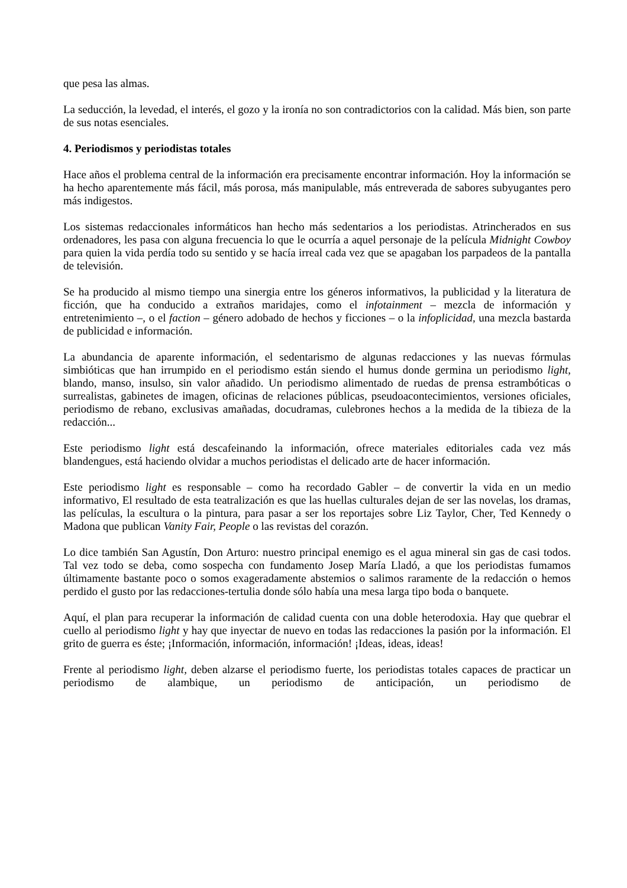que pesa las almas.
La seducción, la levedad, el interés, el gozo y la ironía no son contradictorios con la calidad. Más bien, son parte de sus notas esenciales.
4. Periodismos y periodistas totales
Hace años el problema central de la información era precisamente encontrar información. Hoy la información se ha hecho aparentemente más fácil, más porosa, más manipulable, más entreverada de sabores subyugantes pero más indigestos.
Los sistemas redaccionales informáticos han hecho más sedentarios a los periodistas. Atrincherados en sus ordenadores, les pasa con alguna frecuencia lo que le ocurría a aquel personaje de la película Midnight Cowboy para quien la vida perdía todo su sentido y se hacía irreal cada vez que se apagaban los parpadeos de la pantalla de televisión.
Se ha producido al mismo tiempo una sinergia entre los géneros informativos, la publicidad y la literatura de ficción, que ha conducido a extraños maridajes, como el infotainment – mezcla de información y entretenimiento –, o el faction – género adobado de hechos y ficciones – o la infoplicidad, una mezcla bastarda de publicidad e información.
La abundancia de aparente información, el sedentarismo de algunas redacciones y las nuevas fórmulas simbióticas que han irrumpido en el periodismo están siendo el humus donde germina un periodismo light, blando, manso, insulso, sin valor añadido. Un periodismo alimentado de ruedas de prensa estrambóticas o surrealistas, gabinetes de imagen, oficinas de relaciones públicas, pseudoacontecimientos, versiones oficiales, periodismo de rebano, exclusivas amañadas, docudramas, culebrones hechos a la medida de la tibieza de la redacción...
Este periodismo light está descafeinando la información, ofrece materiales editoriales cada vez más blandengues, está haciendo olvidar a muchos periodistas el delicado arte de hacer información.
Este periodismo light es responsable – como ha recordado Gabler – de convertir la vida en un medio informativo, El resultado de esta teatralización es que las huellas culturales dejan de ser las novelas, los dramas, las películas, la escultura o la pintura, para pasar a ser los reportajes sobre Liz Taylor, Cher, Ted Kennedy o Madona que publican Vanity Fair, People o las revistas del corazón.
Lo dice también San Agustín, Don Arturo: nuestro principal enemigo es el agua mineral sin gas de casi todos. Tal vez todo se deba, como sospecha con fundamento Josep María Lladó, a que los periodistas fumamos últimamente bastante poco o somos exageradamente abstemios o salimos raramente de la redacción o hemos perdido el gusto por las redacciones-tertulia donde sólo había una mesa larga tipo boda o banquete.
Aquí, el plan para recuperar la información de calidad cuenta con una doble heterodoxia. Hay que quebrar el cuello al periodismo light y hay que inyectar de nuevo en todas las redacciones la pasión por la información. El grito de guerra es éste; ¡Información, información, información! ¡Ideas, ideas, ideas!
Frente al periodismo light, deben alzarse el periodismo fuerte, los periodistas totales capaces de practicar un periodismo de alambique, un periodismo de anticipación, un periodismo de